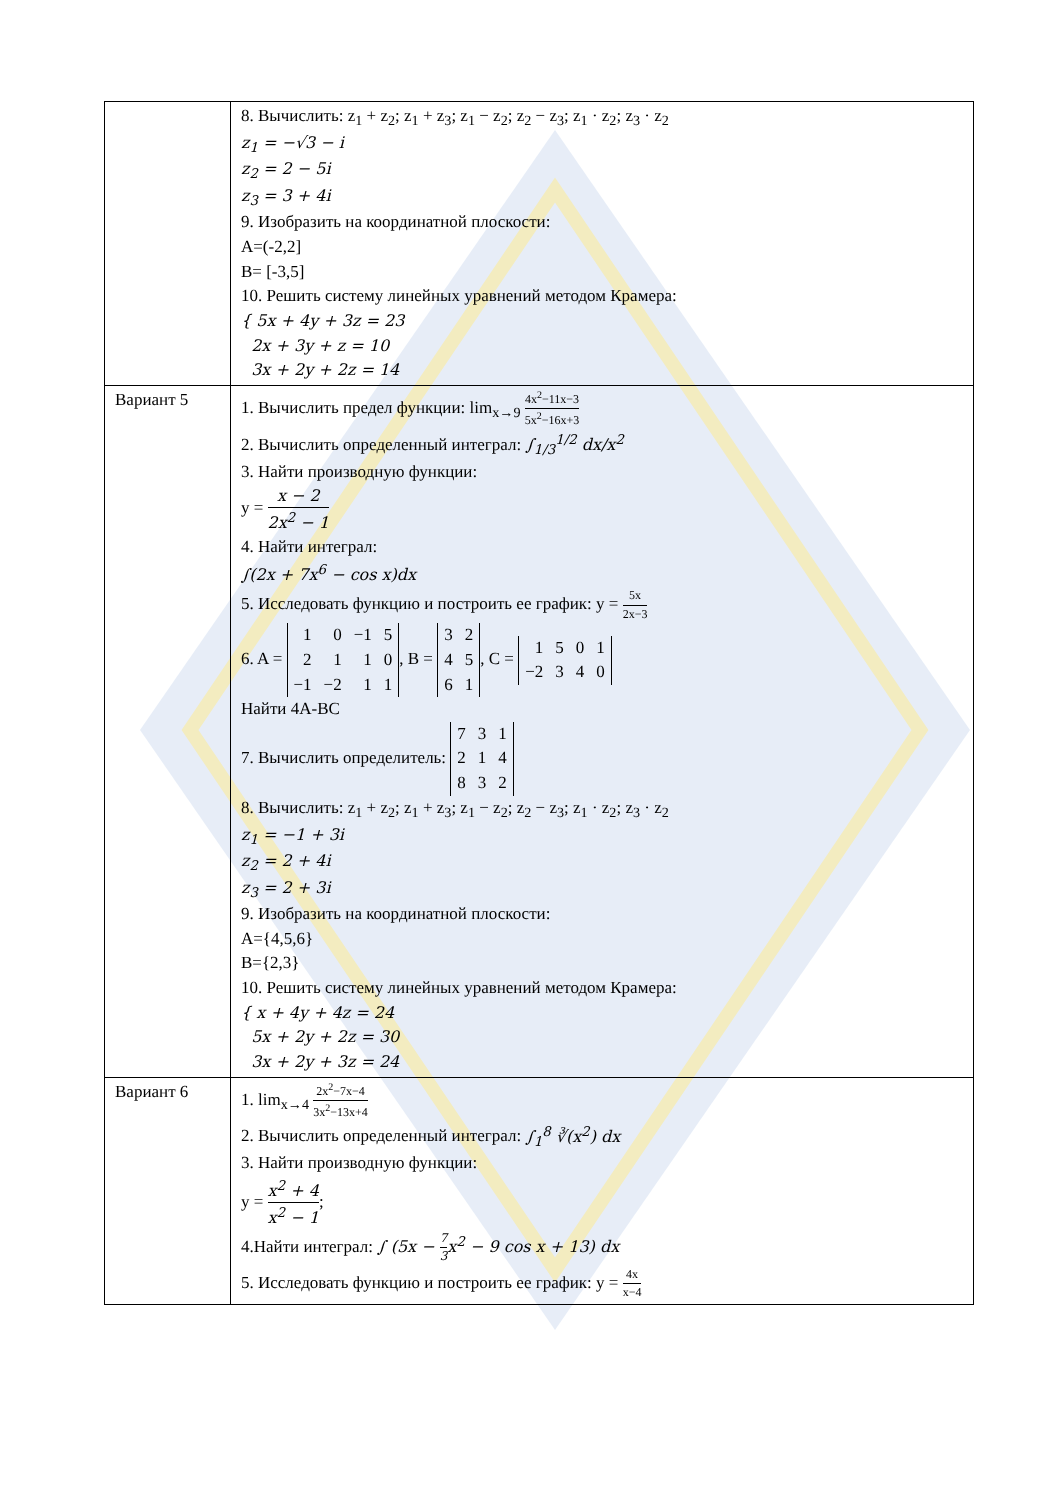| | 8. Вычислить: z<sub>1</sub> + z<sub>2</sub>; z<sub>1</sub> + z<sub>3</sub>; z<sub>1</sub> − z<sub>2</sub>; z<sub>2</sub> − z<sub>3</sub>; z<sub>1</sub> · z<sub>2</sub>; z<sub>3</sub> · z<sub>2</sub> z<sub>1</sub> = −√3 − i z<sub>2</sub> = 2 − 5i z<sub>3</sub> = 3 + 4i 9. Изобразить на координатной плоскости: A=(-2,2] B= [-3,5] 10. Решить систему линейных уравнений методом Крамера: { 5x + 4y + 3z = 23 2x + 3y + z = 10 3x + 2y + 2z = 14 |
| Вариант 5 | 1. Вычислить предел функции: lim<sub>x→9</sub> 4x<sup>2</sup>−11x−3 5x<sup>2</sup>−16x+3 2. Вычислить определенный интеграл: ∫<sub>1/3</sub><sup>1/2</sup> dx/x<sup>2</sup> 3. Найти производную функции: y = x − 2 2x<sup>2</sup> − 1 4. Найти интеграл: ∫(2x + 7x<sup>6</sup> − cos x)dx 5. Исследовать функцию и построить ее график: y = 5x 2x−3 6. A = 1 0 −1 5 2 1 1 0 −1 −2 1 1 , B = 3 2 4 5 6 1 , C = 1 5 0 1 −2 3 4 0 Найти 4A-BC 7. Вычислить определитель: 7 3 1 2 1 4 8 3 2 8. Вычислить: z<sub>1</sub> + z<sub>2</sub>; z<sub>1</sub> + z<sub>3</sub>; z<sub>1</sub> − z<sub>2</sub>; z<sub>2</sub> − z<sub>3</sub>; z<sub>1</sub> · z<sub>2</sub>; z<sub>3</sub> · z<sub>2</sub> z<sub>1</sub> = −1 + 3i z<sub>2</sub> = 2 + 4i z<sub>3</sub> = 2 + 3i 9. Изобразить на координатной плоскости: A={4,5,6} B={2,3} 10. Решить систему линейных уравнений методом Крамера: { x + 4y + 4z = 24 5x + 2y + 2z = 30 3x + 2y + 3z = 24 |
| Вариант 6 | 1. lim<sub>x→4</sub> 2x<sup>2</sup>−7x−4 3x<sup>2</sup>−13x+4 2. Вычислить определенный интеграл: ∫<sub>1</sub><sup>8</sup> ∛(x<sup>2</sup>) dx 3. Найти производную функции: y = x<sup>2</sup> + 4 x<sup>2</sup> − 1 ; 4.Найти интеграл: ∫ (5x − 7 3 x<sup>2</sup> − 9 cos x + 13) dx 5. Исследовать функцию и построить ее график: y = 4x x−4 |